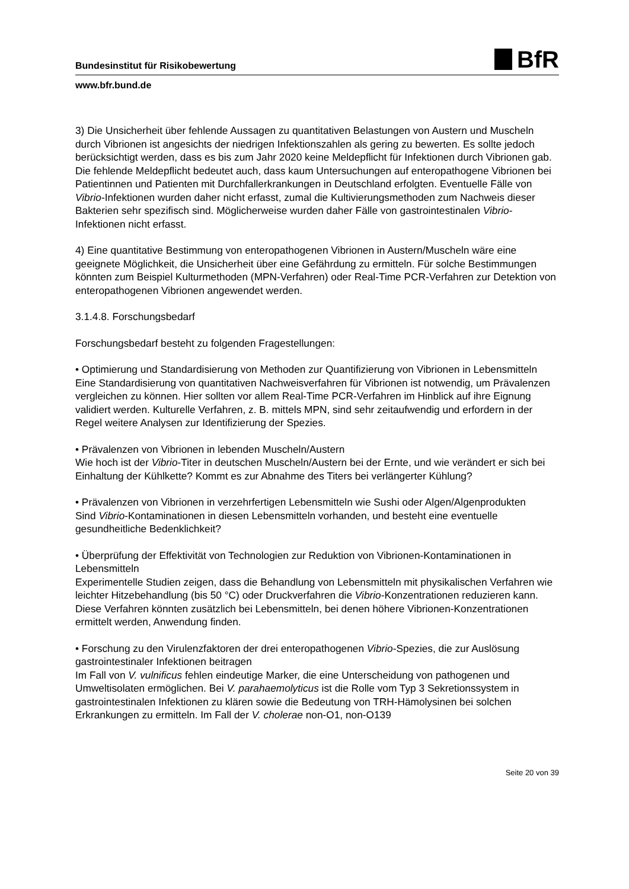Bundesinstitut für Risikobewertung
BfR
www.bfr.bund.de
3) Die Unsicherheit über fehlende Aussagen zu quantitativen Belastungen von Austern und Muscheln durch Vibrionen ist angesichts der niedrigen Infektionszahlen als gering zu bewerten. Es sollte jedoch berücksichtigt werden, dass es bis zum Jahr 2020 keine Meldepflicht für Infektionen durch Vibrionen gab. Die fehlende Meldepflicht bedeutet auch, dass kaum Untersuchungen auf enteropathogene Vibrionen bei Patientinnen und Patienten mit Durchfallerkrankungen in Deutschland erfolgten. Eventuelle Fälle von Vibrio-Infektionen wurden daher nicht erfasst, zumal die Kultivierungsmethoden zum Nachweis dieser Bakterien sehr spezifisch sind. Möglicherweise wurden daher Fälle von gastrointestinalen Vibrio-Infektionen nicht erfasst.
4) Eine quantitative Bestimmung von enteropathogenen Vibrionen in Austern/Muscheln wäre eine geeignete Möglichkeit, die Unsicherheit über eine Gefährdung zu ermitteln. Für solche Bestimmungen könnten zum Beispiel Kulturmethoden (MPN-Verfahren) oder Real-Time PCR-Verfahren zur Detektion von enteropathogenen Vibrionen angewendet werden.
3.1.4.8. Forschungsbedarf
Forschungsbedarf besteht zu folgenden Fragestellungen:
• Optimierung und Standardisierung von Methoden zur Quantifizierung von Vibrionen in Lebensmitteln
Eine Standardisierung von quantitativen Nachweisverfahren für Vibrionen ist notwendig, um Prävalenzen vergleichen zu können. Hier sollten vor allem Real-Time PCR-Verfahren im Hinblick auf ihre Eignung validiert werden. Kulturelle Verfahren, z. B. mittels MPN, sind sehr zeitaufwendig und erfordern in der Regel weitere Analysen zur Identifizierung der Spezies.
• Prävalenzen von Vibrionen in lebenden Muscheln/Austern
Wie hoch ist der Vibrio-Titer in deutschen Muscheln/Austern bei der Ernte, und wie verändert er sich bei Einhaltung der Kühlkette? Kommt es zur Abnahme des Titers bei verlängerter Kühlung?
• Prävalenzen von Vibrionen in verzehrfertigen Lebensmitteln wie Sushi oder Algen/Algenprodukten
Sind Vibrio-Kontaminationen in diesen Lebensmitteln vorhanden, und besteht eine eventuelle gesundheitliche Bedenklichkeit?
• Überprüfung der Effektivität von Technologien zur Reduktion von Vibrionen-Kontaminationen in Lebensmitteln
Experimentelle Studien zeigen, dass die Behandlung von Lebensmitteln mit physikalischen Verfahren wie leichter Hitzebehandlung (bis 50 °C) oder Druckverfahren die Vibrio-Konzentrationen reduzieren kann. Diese Verfahren könnten zusätzlich bei Lebensmitteln, bei denen höhere Vibrionen-Konzentrationen ermittelt werden, Anwendung finden.
• Forschung zu den Virulenzfaktoren der drei enteropathogenen Vibrio-Spezies, die zur Auslösung gastrointestinaler Infektionen beitragen
Im Fall von V. vulnificus fehlen eindeutige Marker, die eine Unterscheidung von pathogenen und Umweltisolaten ermöglichen. Bei V. parahaemolyticus ist die Rolle vom Typ 3 Sekretionssystem in gastrointestinalen Infektionen zu klären sowie die Bedeutung von TRH-Hämolysinen bei solchen Erkrankungen zu ermitteln. Im Fall der V. cholerae non-O1, non-O139
Seite 20 von 39